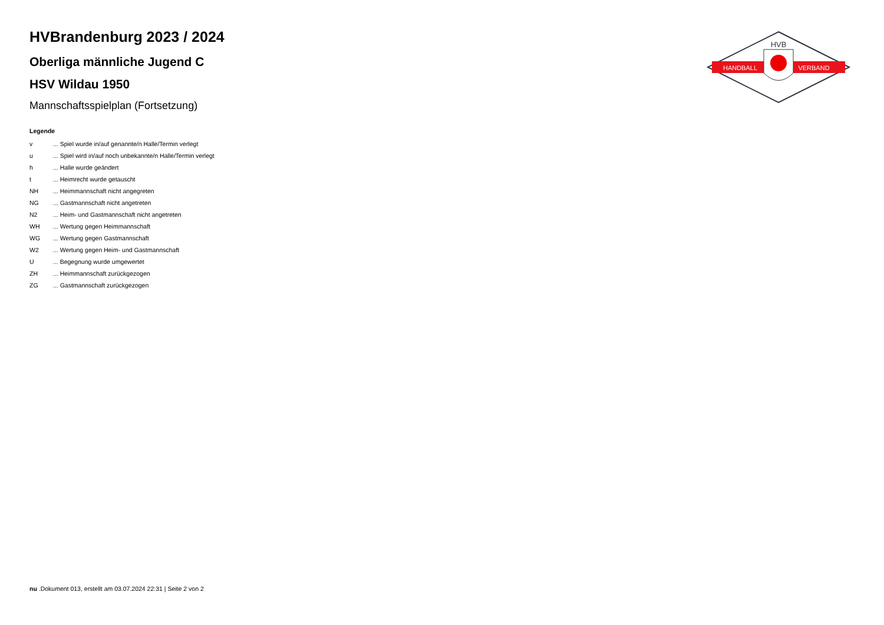HANDBALL
VERBAND
HVB
HVBrandenburg 2023 / 2024
Oberliga männliche Jugend C
HSV Wildau 1950
Mannschaftsspielplan (Fortsetzung)
Legende
| v | ... Spiel wurde in/auf genannte/n Halle/Termin verlegt |
| u | ... Spiel wird in/auf noch unbekannte/n Halle/Termin verlegt |
| h | ... Halle wurde geändert |
| t | ... Heimrecht wurde getauscht |
| NH | ... Heimmannschaft nicht angegreten |
| NG | ... Gastmannschaft nicht angetreten |
| N2 | ... Heim- und Gastmannschaft nicht angetreten |
| WH | ... Wertung gegen Heimmannschaft |
| WG | ... Wertung gegen Gastmannschaft |
| W2 | ... Wertung gegen Heim- und Gastmannschaft |
| U | ... Begegnung wurde umgewertet |
| ZH | ... Heimmannschaft zurückgezogen |
| ZG | ... Gastmannschaft zurückgezogen |
nu .Dokument 013, erstellt am 03.07.2024 22:31 | Seite 2 von 2